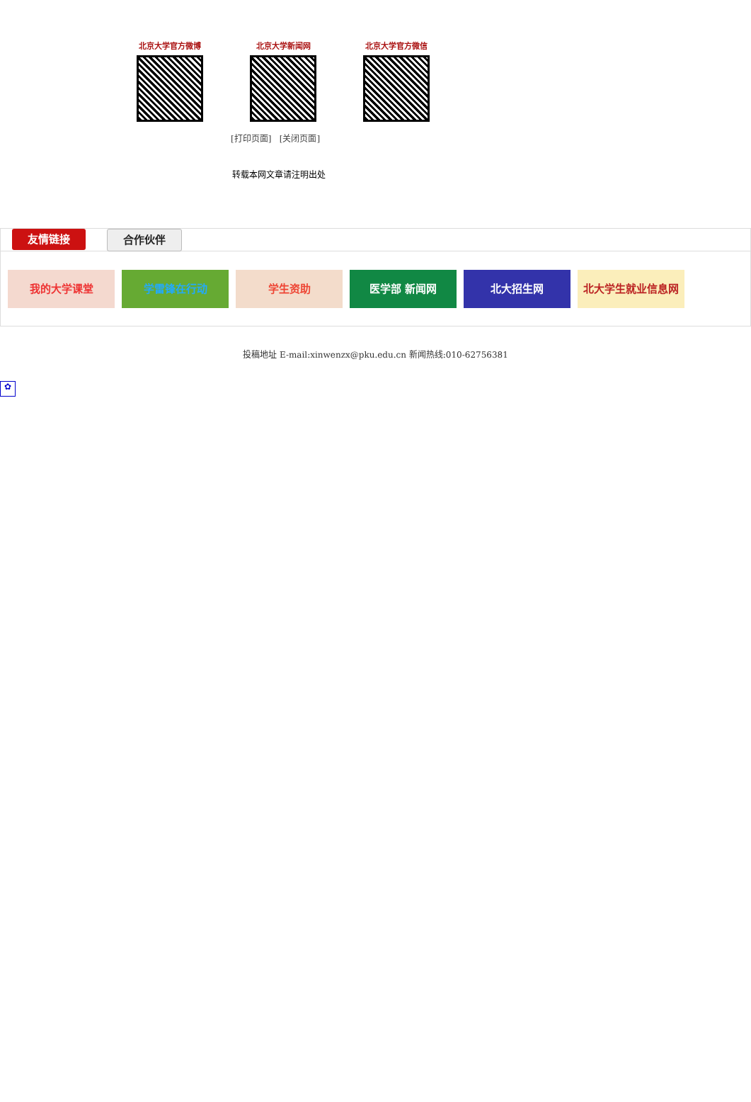北京大学官方微博 北京大学新闻网 北京大学官方微信
[打印页面] [关闭页面]
转载本网文章请注明出处
友情链接 合作伙伴
我的大学课堂 学雷锋在行动 学生资助 医学部 新闻网 北大招生网 北大学生就业信息网
投稿地址 E-mail:xinwenzx@pku.edu.cn 新闻热线:010-62756381
✿